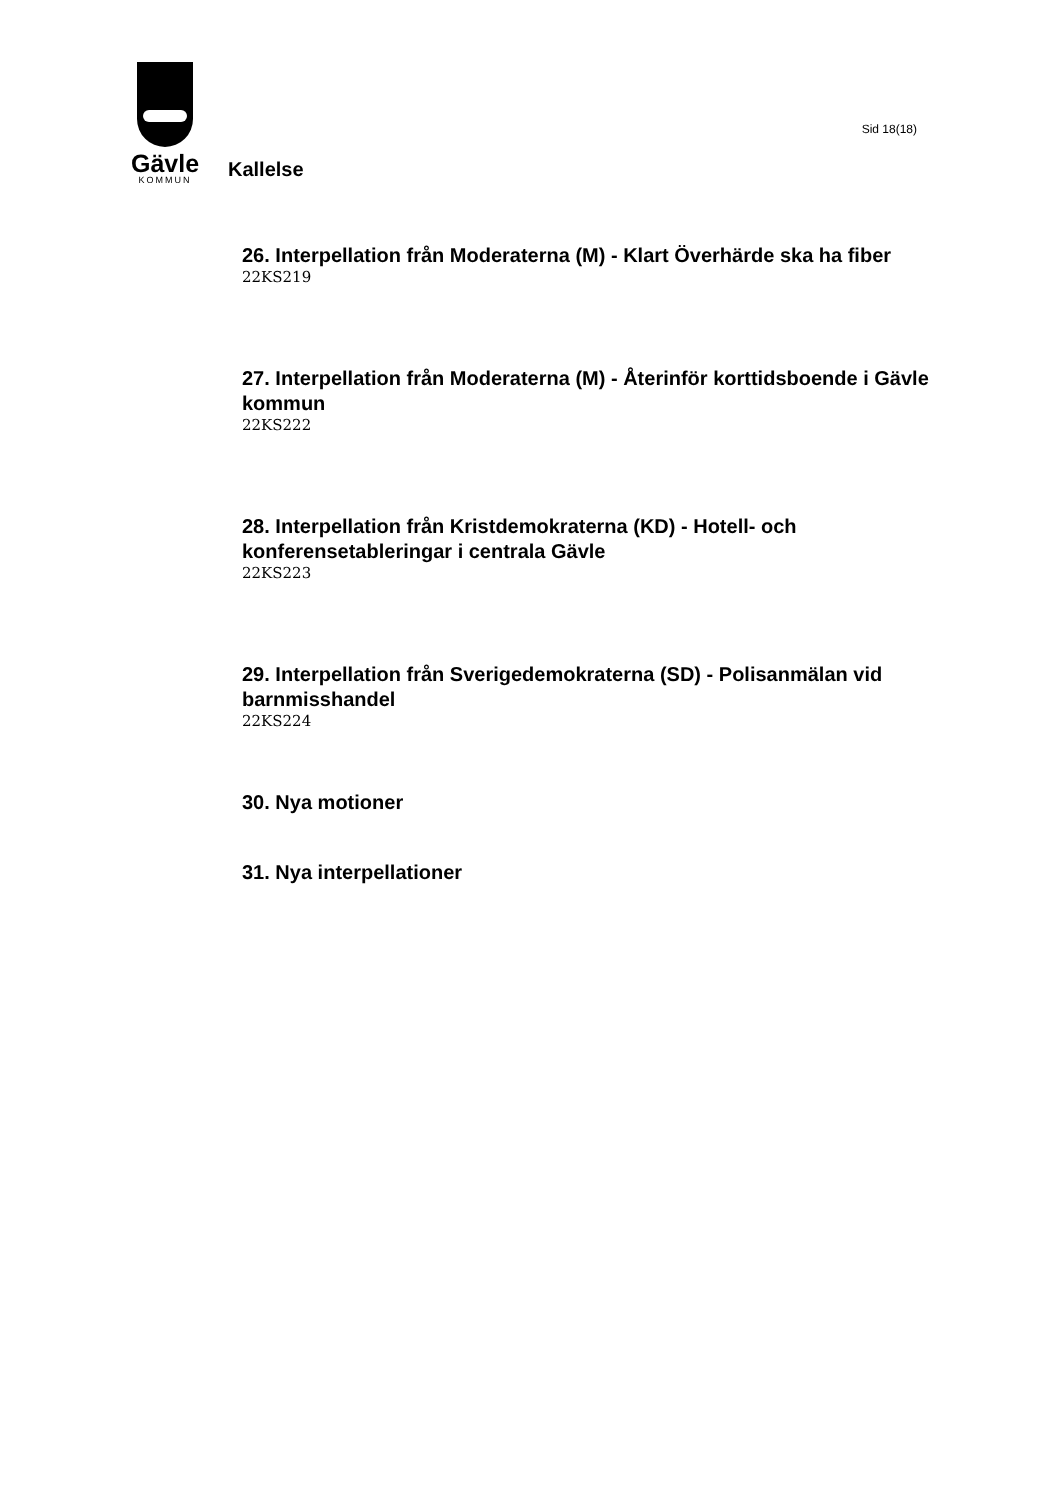Gävle
KOMMUN
Kallelse
Sid 18(18)
26. Interpellation från Moderaterna (M) - Klart Överhärde ska ha fiber
22KS219
27. Interpellation från Moderaterna (M) - Återinför korttidsboende i Gävle kommun
22KS222
28. Interpellation från Kristdemokraterna (KD) - Hotell- och konferensetableringar i centrala Gävle
22KS223
29. Interpellation från Sverigedemokraterna (SD) - Polisanmälan vid barnmisshandel
22KS224
30. Nya motioner
31. Nya interpellationer